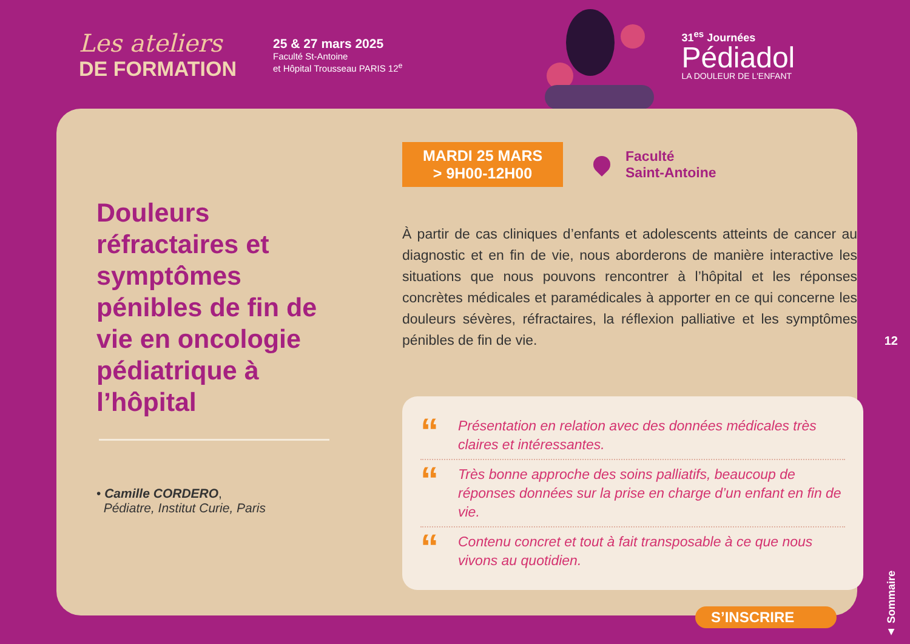Les ateliers
DE FORMATION
25 & 27 mars 2025
Faculté St-Antoine
et Hôpital Trousseau PARIS 12<sup>e</sup>
31<sup>es</sup> Journées
Pédiadol
LA DOULEUR DE L'ENFANT
Douleurs réfractaires et symptômes pénibles de fin de vie en oncologie pédiatrique à l’hôpital
• Camille CORDERO,
Pédiatre, Institut Curie, Paris
MARDI 25 MARS
> 9H00-12H00
Faculté
Saint-Antoine
À partir de cas cliniques d’enfants et adolescents atteints de cancer au diagnostic et en fin de vie, nous aborderons de manière interactive les situations que nous pouvons rencontrer à l’hôpital et les réponses concrètes médicales et paramédicales à apporter en ce qui concerne les douleurs sévères, réfractaires, la réflexion palliative et les symptômes pénibles de fin de vie.
“Présentation en relation avec des données médicales très claires et intéressantes.
“Très bonne approche des soins palliatifs, beaucoup de réponses données sur la prise en charge d’un enfant en fin de vie.
“Contenu concret et tout à fait transposable à ce que nous vivons au quotidien.
12
▲ Sommaire
S’INSCRIRE